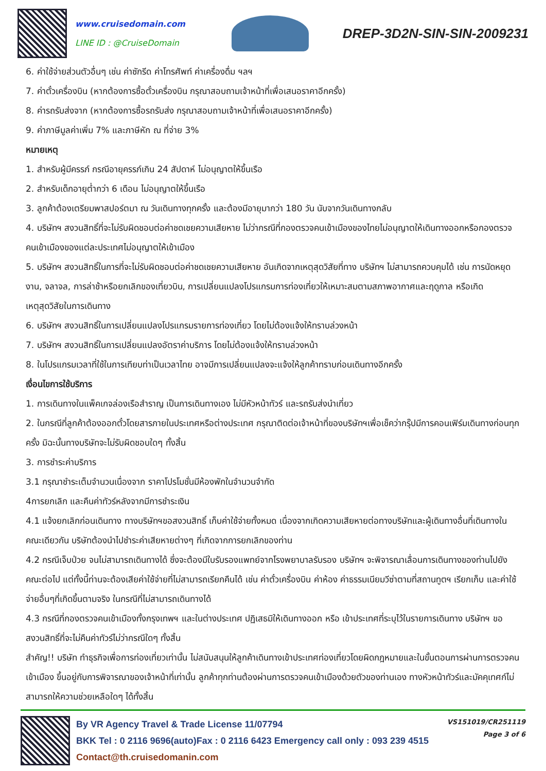www.cruisedomain.com
LINE ID : @CruiseDomain
DREP-3D2N-SIN-SIN-2009231
6. ค่าใช้จ่ายส่วนตัวอื่นๆ เช่น ค่าซักรีด ค่าโทรศัพท์ ค่าเครื่องดื่ม ฯลฯ
7. ค่าตั๋วเครื่องบิน (หากต้องการซื้อตั๋วเครื่องบิน กรุณาสอบถามเจ้าหน้าที่เพื่อเสนอราคาอีกครั้ง)
8. ค่ารถรับส่งจาก (หากต้องการซื้อรถรับส่ง กรุณาสอบถามเจ้าหน้าที่เพื่อเสนอราคาอีกครั้ง)
9. ค่าภาษีมูลค่าเพิ่ม 7% และภาษีหัก ณ ที่จ่าย 3%
หมายเหตุ
1. สำหรับผู้มีครรภ์ กรณีอายุครรภ์เกิน 24 สัปดาห์ ไม่อนุญาตให้ขึ้นเรือ
2. สำหรับเด็กอายุต่ำกว่า 6 เดือน ไม่อนุญาตให้ขึ้นเรือ
3. ลูกค้าต้องเตรียมพาสปอร์ตมา ณ วันเดินทางทุกครั้ง และต้องมีอายุมากว่า 180 วัน นับจากวันเดินทางกลับ
4. บริษัทฯ สงวนสิทธิ์ที่จะไม่รับผิดชอบต่อค่าชดเชยความเสียหาย ไม่ว่ากรณีที่กองตรวจคนเข้าเมืองของไทยไม่อนุญาตให้เดินทางออกหรือกองตรวจคนเข้าเมืองของแต่ละประเทศไม่อนุญาตให้เข้าเมือง
5. บริษัทฯ สงวนสิทธิ์ในการที่จะไม่รับผิดชอบต่อค่าชดเชยความเสียหาย อันเกิดจากเหตุสุดวิสัยที่ทาง บริษัทฯ ไม่สามารถควบคุมได้ เช่น การนัดหยุดงาน, จลาจล, การล่าช้าหรือยกเลิกของเที่ยวบิน, การเปลี่ยนแปลงโปรแกรมการท่องเที่ยวให้เหมาะสมตามสภาพอากาศและฤดูกาล หรือเกิดเหตุสุดวิสัยในการเดินทาง
6. บริษัทฯ สงวนสิทธิ์ในการเปลี่ยนแปลงโปรแกรมรายการท่องเที่ยว โดยไม่ต้องแจ้งให้ทราบล่วงหน้า
7. บริษัทฯ สงวนสิทธิ์ในการเปลี่ยนแปลงอัตราค่าบริการ โดยไม่ต้องแจ้งให้ทราบล่วงหน้า
8. ในโปรแกรมเวลาที่ใช้ในการเทียบท่าเป็นเวลาไทย อาจมีการเปลี่ยนแปลงจะแจ้งให้ลูกค้าทราบก่อนเดินทางอีกครั้ง
เงื่อนไขการใช้บริการ
1. การเดินทางในแพ็คเกจล่องเรือสำราญ เป็นการเดินทางเอง ไม่มีหัวหน้าทัวร์ และรถรับส่งนำเที่ยว
2. ในกรณีที่ลูกค้าต้องออกตั๋วโดยสารภายในประเทศหรือต่างประเทศ กรุณาติดต่อเจ้าหน้าที่ของบริษัทฯเพื่อเช็คว่ากรุ๊ปมีการคอนเฟิร์มเดินทางก่อนทุกครั้ง มิฉะนั้นทางบริษัทจะไม่รับผิดชอบใดๆ ทั้งสิ้น
3. การชำระค่าบริการ
3.1 กรุณาชำระเต็มจำนวนเนื่องจาก ราคาโปรโมชั่นมีห้องพักในจำนวนจำกัด
4การยกเลิก และคืนค่าทัวร์หลังจากมีการชำระเงิน
4.1 แจ้งยกเลิกก่อนเดินทาง ทางบริษัทฯขอสงวนสิทธิ์ เก็บค่าใช้จ่ายทั้งหมด เนื่องจากเกิดความเสียหายต่อทางบริษัทและผู้เดินทางอื่นที่เดินทางในคณะเดียวกัน บริษัทต้องนำไปชำระค่าเสียหายต่างๆ ที่เกิดจากการยกเลิกของท่าน
4.2 กรณีเจ็บป่วย จนไม่สามารถเดินทางได้ ซึ่งจะต้องมีใบรับรองแพทย์จากโรงพยาบาลรับรอง บริษัทฯ จะพิจารณาเลื่อนการเดินทางของท่านไปยังคณะต่อไป แต่ทั้งนี้ท่านจะต้องเสียค่าใช้จ่ายที่ไม่สามารถเรียกคืนได้ เช่น ค่าตั๋วเครื่องบิน ค่าห้อง ค่าธรรมเนียมวีซ่าตามที่สถานทูตฯ เรียกเก็บ และค่าใช้จ่ายอื่นๆที่เกิดขึ้นตามจริง ในกรณีที่ไม่สามารถเดินทางได้
4.3 กรณีที่กองตรวจคนเข้าเมืองทั้งกรุงเทพฯ และในต่างประเทศ ปฏิเสธมิให้เดินทางออก หรือ เข้าประเทศที่ระบุไว้ในรายการเดินทาง บริษัทฯ ขอสงวนสิทธิ์ที่จะไม่คืนค่าทัวร์ไม่ว่ากรณีใดๆ ทั้งสิ้น
สำคัญ!! บริษัท ทำธุรกิจเพื่อการท่องเที่ยวเท่านั้น ไม่สนับสนุนให้ลูกค้าเดินทางเข้าประเทศท่องเที่ยวโดยผิดกฎหมายและในขั้นตอนการผ่านการตรวจคนเข้าเมือง ขึ้นอยู่กับการพิจารณาของเจ้าหน้าที่เท่านั้น ลูกค้าทุกท่านต้องผ่านการตรวจคนเข้าเมืองด้วยตัวของท่านเอง ทางหัวหน้าทัวร์และมัคคุเทศก์ไม่สามารถให้ความช่วยเหลือใดๆ ได้ทั้งสิ้น
By VR Agency Travel & Trade License 11/07794
BKK Tel : 0 2116 9696(auto)Fax : 0 2116 6423 Emergency call only : 093 239 4515
Contact@th.cruisedomanin.com
VS151019/CR251119
Page 3 of 6